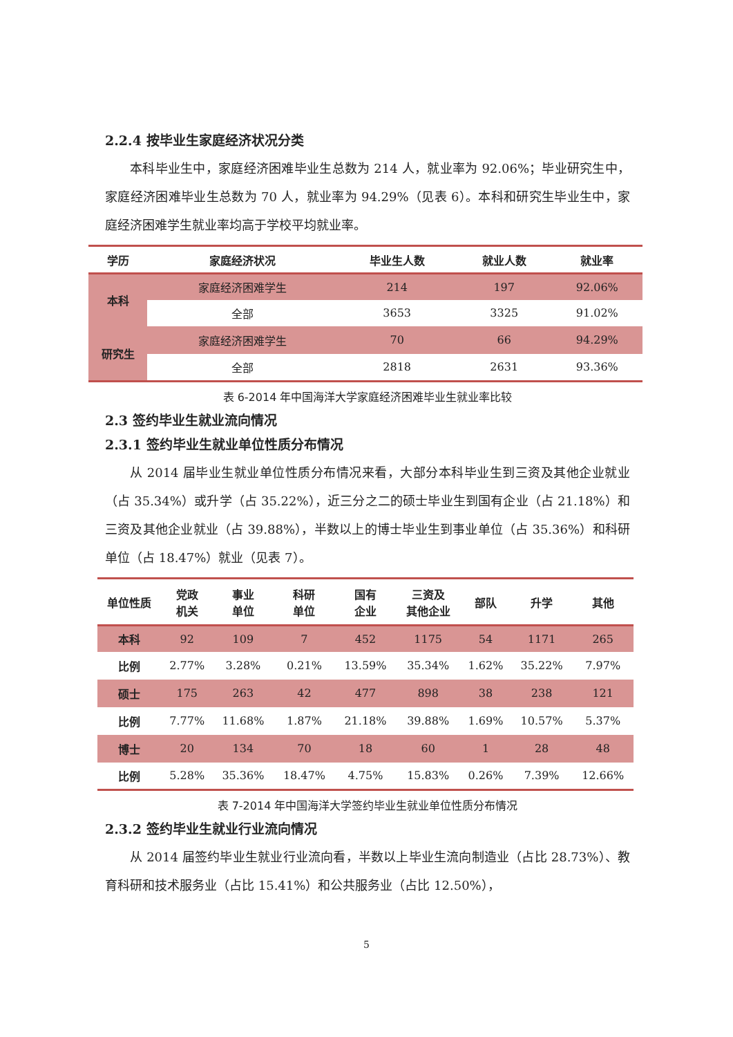2.2.4 按毕业生家庭经济状况分类
本科毕业生中，家庭经济困难毕业生总数为 214 人，就业率为 92.06%；毕业研究生中，家庭经济困难毕业生总数为 70 人，就业率为 94.29%（见表 6）。本科和研究生毕业生中，家庭经济困难学生就业率均高于学校平均就业率。
| 学历 | 家庭经济状况 | 毕业生人数 | 就业人数 | 就业率 |
| --- | --- | --- | --- | --- |
| 本科 | 家庭经济困难学生 | 214 | 197 | 92.06% |
| | 全部 | 3653 | 3325 | 91.02% |
| 研究生 | 家庭经济困难学生 | 70 | 66 | 94.29% |
| | 全部 | 2818 | 2631 | 93.36% |
表 6-2014 年中国海洋大学家庭经济困难毕业生就业率比较
2.3 签约毕业生就业流向情况
2.3.1 签约毕业生就业单位性质分布情况
从 2014 届毕业生就业单位性质分布情况来看，大部分本科毕业生到三资及其他企业就业（占 35.34%）或升学（占 35.22%），近三分之二的硕士毕业生到国有企业（占 21.18%）和三资及其他企业就业（占 39.88%），半数以上的博士毕业生到事业单位（占 35.36%）和科研单位（占 18.47%）就业（见表 7）。
| 单位性质 | 党政 机关 | 事业 单位 | 科研 单位 | 国有 企业 | 三资及 其他企业 | 部队 | 升学 | 其他 |
| --- | --- | --- | --- | --- | --- | --- | --- | --- |
| 本科 | 92 | 109 | 7 | 452 | 1175 | 54 | 1171 | 265 |
| 比例 | 2.77% | 3.28% | 0.21% | 13.59% | 35.34% | 1.62% | 35.22% | 7.97% |
| 硕士 | 175 | 263 | 42 | 477 | 898 | 38 | 238 | 121 |
| 比例 | 7.77% | 11.68% | 1.87% | 21.18% | 39.88% | 1.69% | 10.57% | 5.37% |
| 博士 | 20 | 134 | 70 | 18 | 60 | 1 | 28 | 48 |
| 比例 | 5.28% | 35.36% | 18.47% | 4.75% | 15.83% | 0.26% | 7.39% | 12.66% |
表 7-2014 年中国海洋大学签约毕业生就业单位性质分布情况
2.3.2 签约毕业生就业行业流向情况
从 2014 届签约毕业生就业行业流向看，半数以上毕业生流向制造业（占比 28.73%）、教育科研和技术服务业（占比 15.41%）和公共服务业（占比 12.50%），
5